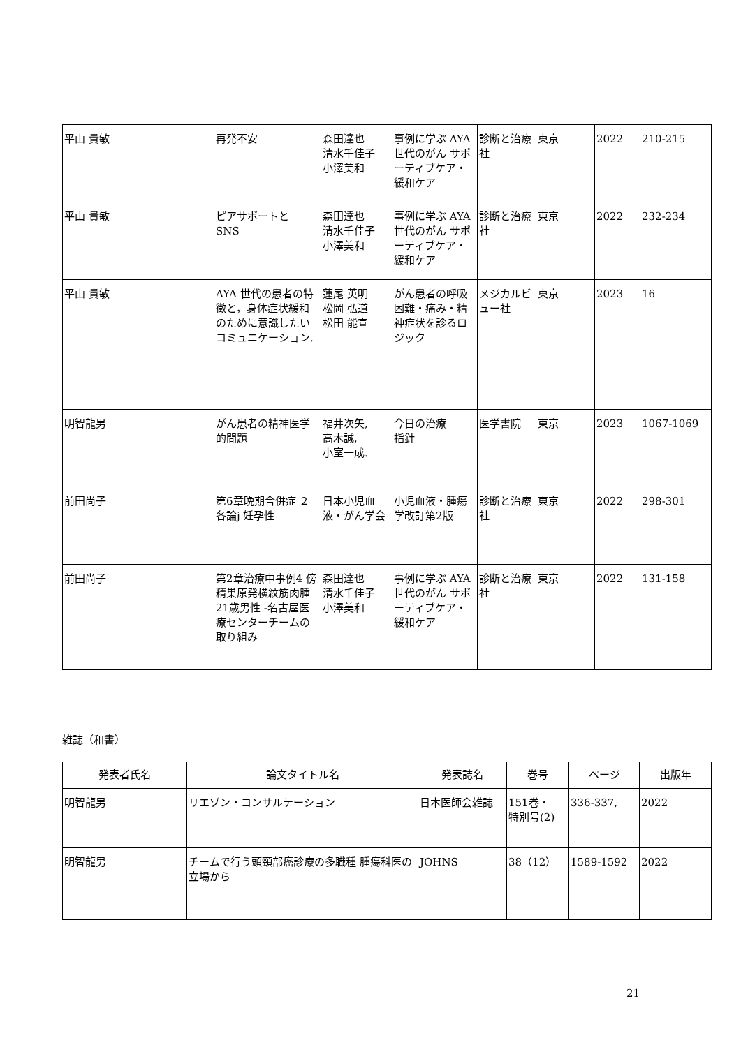| 平山 貴敏 | 再発不安 | 森田達也 清水千佳子 小澤美和 | 事例に学ぶ AYA世代のがん サポーティブケア・緩和ケア | 診断と治療社 | 東京 | 2022 | 210-215 |
| 平山 貴敏 | ピアサポートと SNS | 森田達也 清水千佳子 小澤美和 | 事例に学ぶ AYA世代のがん サポーティブケア・緩和ケア | 診断と治療社 | 東京 | 2022 | 232-234 |
| 平山 貴敏 | AYA 世代の患者の特徴と，身体症状緩和のために意識したいコミュニケーション. | 蓮尾 英明 松岡 弘道 松田 能宣 | がん患者の呼吸困難・痛み・精神症状を診るロジック | メジカルビュー社 | 東京 | 2023 | 16 |
| 明智龍男 | がん患者の精神医学的問題 | 福井次矢, 高木誠, 小室一成. | 今日の治療 指針 | 医学書院 | 東京 | 2023 | 1067-1069 |
| 前田尚子 | 第6章晩期合併症 ２各論j 妊孕性 | 日本小児血液・がん学会 | 小児血液・腫瘍学改訂第2版 | 診断と治療社 | 東京 | 2022 | 298-301 |
| 前田尚子 | 第2章治療中事例4 傍精巣原発横紋筋肉腫 21歳男性 -名古屋医療センターチームの取り組み | 森田達也 清水千佳子 小澤美和 | 事例に学ぶ AYA世代のがん サポーティブケア・緩和ケア | 診断と治療社 | 東京 | 2022 | 131-158 |
雑誌（和書）
| 発表者氏名 | 論文タイトル名 | 発表誌名 | 巻号 | ページ | 出版年 |
| --- | --- | --- | --- | --- | --- |
| 明智龍男 | リエゾン・コンサルテーション | 日本医師会雑誌 | 151巻・ 特別号(2) | 336-337, | 2022 |
| 明智龍男 | チームで行う頭頸部癌診療の多職種 腫瘍科医の立場から | JOHNS | 38（12） | 1589-1592 | 2022 |
21